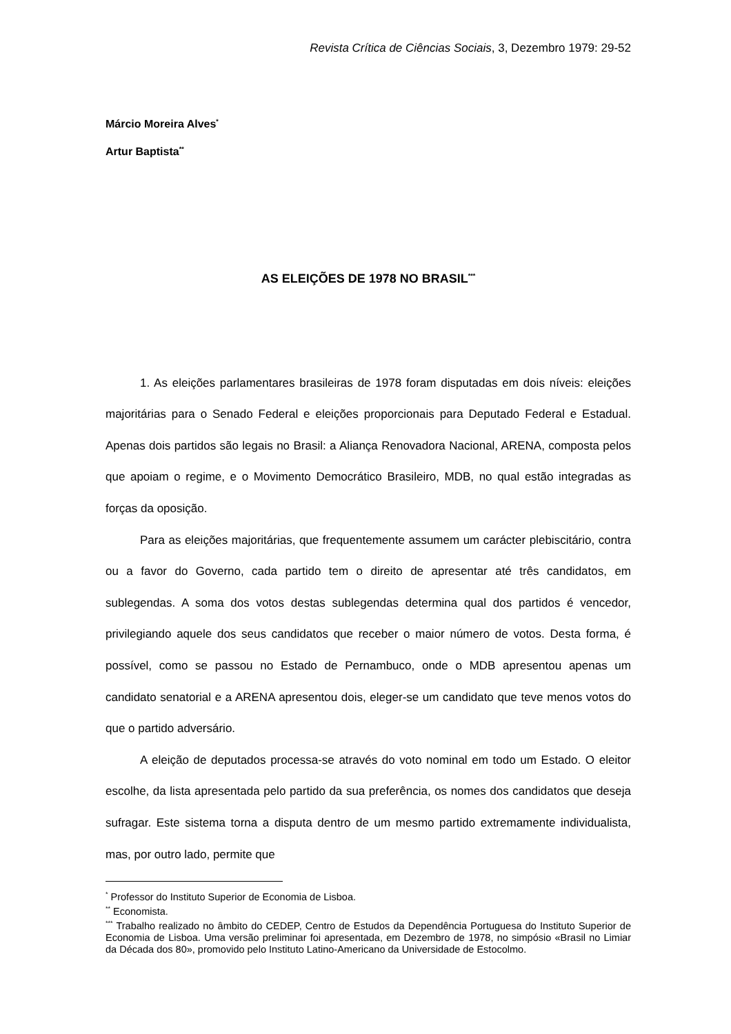Revista Crítica de Ciências Sociais, 3, Dezembro 1979: 29-52
Márcio Moreira Alves<sup>*</sup>
Artur Baptista<sup>**</sup>
AS ELEIÇÕES DE 1978 NO BRASIL<sup>***</sup>
1. As eleições parlamentares brasileiras de 1978 foram disputadas em dois níveis: eleições majoritárias para o Senado Federal e eleições proporcionais para Deputado Federal e Estadual. Apenas dois partidos são legais no Brasil: a Aliança Renovadora Nacional, ARENA, composta pelos que apoiam o regime, e o Movimento Democrático Brasileiro, MDB, no qual estão integradas as forças da oposição.
Para as eleições majoritárias, que frequentemente assumem um carácter plebiscitário, contra ou a favor do Governo, cada partido tem o direito de apresentar até três candidatos, em sublegendas. A soma dos votos destas sublegendas determina qual dos partidos é vencedor, privilegiando aquele dos seus candidatos que receber o maior número de votos. Desta forma, é possível, como se passou no Estado de Pernambuco, onde o MDB apresentou apenas um candidato senatorial e a ARENA apresentou dois, eleger-se um candidato que teve menos votos do que o partido adversário.
A eleição de deputados processa-se através do voto nominal em todo um Estado. O eleitor escolhe, da lista apresentada pelo partido da sua preferência, os nomes dos candidatos que deseja sufragar. Este sistema torna a disputa dentro de um mesmo partido extremamente individualista, mas, por outro lado, permite que
<sup>*</sup> Professor do Instituto Superior de Economia de Lisboa.
<sup>**</sup> Economista.
<sup>***</sup> Trabalho realizado no âmbito do CEDEP, Centro de Estudos da Dependência Portuguesa do Instituto Superior de Economia de Lisboa. Uma versão preliminar foi apresentada, em Dezembro de 1978, no simpósio «Brasil no Limiar da Década dos 80», promovido pelo Instituto Latino-Americano da Universidade de Estocolmo.